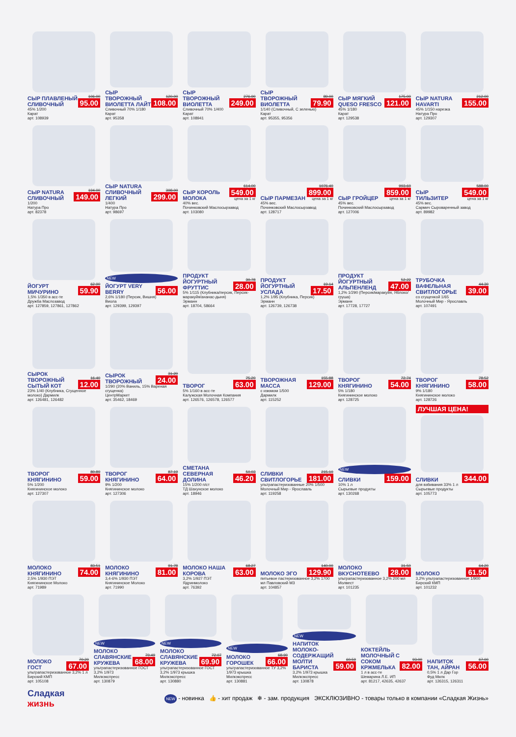СЫР ПЛАВЛЕНЫЙ СЛИВОЧНЫЙ
106.00
95.00
45% 1/200
Карат
арт. 108939
СЫР ТВОРОЖНЫЙ ВИОЛЕТТА ЛАЙТ
120.00
108.00
Сливочный 70% 1/180
Карат
арт. 95358
СЫР ТВОРОЖНЫЙ ВИОЛЕТТА
276.90
249.00
Сливочный 70% 1/400
Карат
арт. 108941
СЫР ТВОРОЖНЫЙ ВИОЛЕТТА
89.00
79.90
1/140 (Сливочный, С зеленью)
Карат
арт. 95355, 95356
СЫР МЯГКИЙ QUESO FRESCO
175.00
121.00
45% 1/180
Карат
арт. 129538
СЫР NATURA HAVARTI
212.00
155.00
45% 1/150 нарезка
Натура Про
арт. 129307
СЫР NATURA СЛИВОЧНЫЙ
194.00
149.00
1/200
Натура Про
арт. 82378
СЫР NATURA СЛИВОЧНЫЙ ЛЕГКИЙ
398.00
299.00
1/400
Натура Про
арт. 98697
СЫР КОРОЛЬ МОЛОКА
614.00
549.00
цена за 1 кг
40% вес.
Починковский Маслосырзавод
арт. 103080
СЫР ПАРМЕЗАН
1076.40
899.00
цена за 1 кг
45% вес.
Починковский Маслосырзавод
арт. 128717
СЫР ГРОЙЦЕР
993.60
859.00
цена за 1 кг
45% вес.
Починковский Маслосырзавод
арт. 127006
СЫР ТИЛЬЗИТЕР
588.00
549.00
цена за 1 кг
45% вес.
Сармич Сыроваренный завод
арт. 89982
ЙОГУРТ МИЧУРИНО
62.90
59.90
1,5% 1/350 в асс-те
Дружба Маслозавод
арт. 127859, 127861, 127862
NEW
ЙОГУРТ VERY BERRY
56.00
2,6% 1/180 (Персик, Вишня)
Виола
арт. 129399, 129397
ПРОДУКТ ЙОГУРТНЫЙ ФРУТТИС
30.78
28.00
5% 1/115 (Клубника/персик, Персик-маракуйя/ананас-дыня)
Эрманн
арт. 18704, 58664
ПРОДУКТ ЙОГУРТНЫЙ УСЛАДА
19.14
17.50
1,2% 1/95 (Клубника, Персик)
Эрманн
арт. 126739, 126738
ПРОДУКТ ЙОГУРТНЫЙ АЛЬПЕНЛЕНД
52.22
47.00
1,2% 1/290 (Персик/маракуйя, Яблоко/груша)
Эрманн
арт. 17728, 17727
ТРУБОЧКА ВАФЕЛЬНАЯ СВИТЛОГОРЬЕ
44.30
39.00
со сгущенкой 1/65
Молочный Мир - Ярославль
арт. 107491
СЫРОК ТВОРОЖНЫЙ СЫТЫЙ КОТ
16.40
12.00
23% 1/40 (Клубника, Сгущенное молоко) Дармилк
арт. 126481, 126482
СЫРОК ТВОРОЖНЫЙ
31.20
24.00
1/290 (20% Ваниль, 15% Вареная сгущенка)
ЦентрМаркет
арт. 35462, 18469
ТВОРОГ
75.20
63.00
5% 1/160 в асс-те
Калужская Молочная Компания
арт. 126576, 126578, 126577
ТВОРОЖНАЯ МАССА
155.88
129.00
с изюмом 1/500
Дармилк
арт. 115252
ТВОРОГ КНЯГИНИНО
72.74
54.00
5% 1/180
Княгининское молоко
арт. 128725
ТВОРОГ КНЯГИНИНО
78.52
58.00
9% 1/180
Княгининское молоко
арт. 128726
ТВОРОГ КНЯГИНИНО
80.89
59.00
5% 1/200
Княгининское молоко
арт. 127307
ТВОРОГ КНЯГИНИНО
87.19
64.00
9% 1/200
Княгининское молоко
арт. 127306
СМЕТАНА СЕВЕРНАЯ ДОЛИНА
50.03
46.20
15% 1/200 п/ст
ТД Шахунское молоко
арт. 18946
СЛИВКИ СВИТЛОГОРЬЕ
215.10
181.00
ультрапастеризованные 20% 1/500
Молочный Мир - Ярославль
арт. 119258
NEW
СЛИВКИ
159.00
10% 1 л
Сырьевые продукты
арт. 130268
ЛУЧШАЯ ЦЕНА!
СЛИВКИ
344.00
для взбивания 33% 1 л
Сырьевые продукты
арт. 105773
МОЛОКО КНЯГИНИНО
83.51
74.00
2,5% 1/930 ПЭТ
Княгининское Молоко
арт. 71989
МОЛОКО КНЯГИНИНО
91.78
81.00
3,4-6% 1/930 ПЭТ
Княгининское Молоко
арт. 71990
МОЛОКО НАША КОРОВА
68.27
63.00
3,2% 1/927 ПЭТ
Ядринмолоко
арт. 76392
МОЛОКО ЭГО
140.00
129.90
питьевое пастеризованное 3,2% 1700 мл Павловский МЗ
арт. 104857
МОЛОКО ВКУСНОТЕЕВО
31.50
28.00
ультрапастеризованное 3,2% 200 мл Молвест
арт. 101235
МОЛОКО
64.20
61.50
3,2% ультрапастеризованное 1/900 Бирский КМП
арт. 101232
МОЛОКО ГОСТ
70.20
67.00
ультрапастеризованное 3,2% 1 л
Бирский КМП
арт. 105108
NEW
МОЛОКО СЛАВЯНСКИЕ КРУЖЕВА
70.49
68.00
ультрапастеризованное ГОСТ 3,2% 1/973
Милкэкспресс
арт. 130879
NEW
МОЛОКО СЛАВЯНСКИЕ КРУЖЕВА
72.07
69.90
ультрапастеризованное ГОСТ 3,2% 1/973 крышка
Милкэкспресс
арт. 130880
NEW
МОЛОКО ГОРОШЕК
68.90
66.00
ультрапастеризованное ТУ 3,2% 1/973 крышка
Милкэкспресс
арт. 130881
NEW
НАПИТОК МОЛОКО-СОДЕРЖАЩИЙ МОЛТИ БАРИСТА
60.59
59.00
3,2% 1/973 крышка
Милкэкспресс
арт. 130878
КОКТЕЙЛЬ МОЛОЧНЫЙ С СОКОМ КРЖМЕЛЬКА
93.00
82.00
1 л в асс-те
Шемарина Л.Е. ИП
арт. 81217, 42635, 42637
НАПИТОК ТАН, АЙРАН
67.00
56.00
0,5% 1 л Дар Гор
Фуд Милк
арт. 126315, 126311
Сладкая
жизнь
NEW - новинка 👍 - хит продаж ❄ - зам. продукция ЭКСКЛЮЗИВНО - товары только в компании «Сладкая Жизнь»